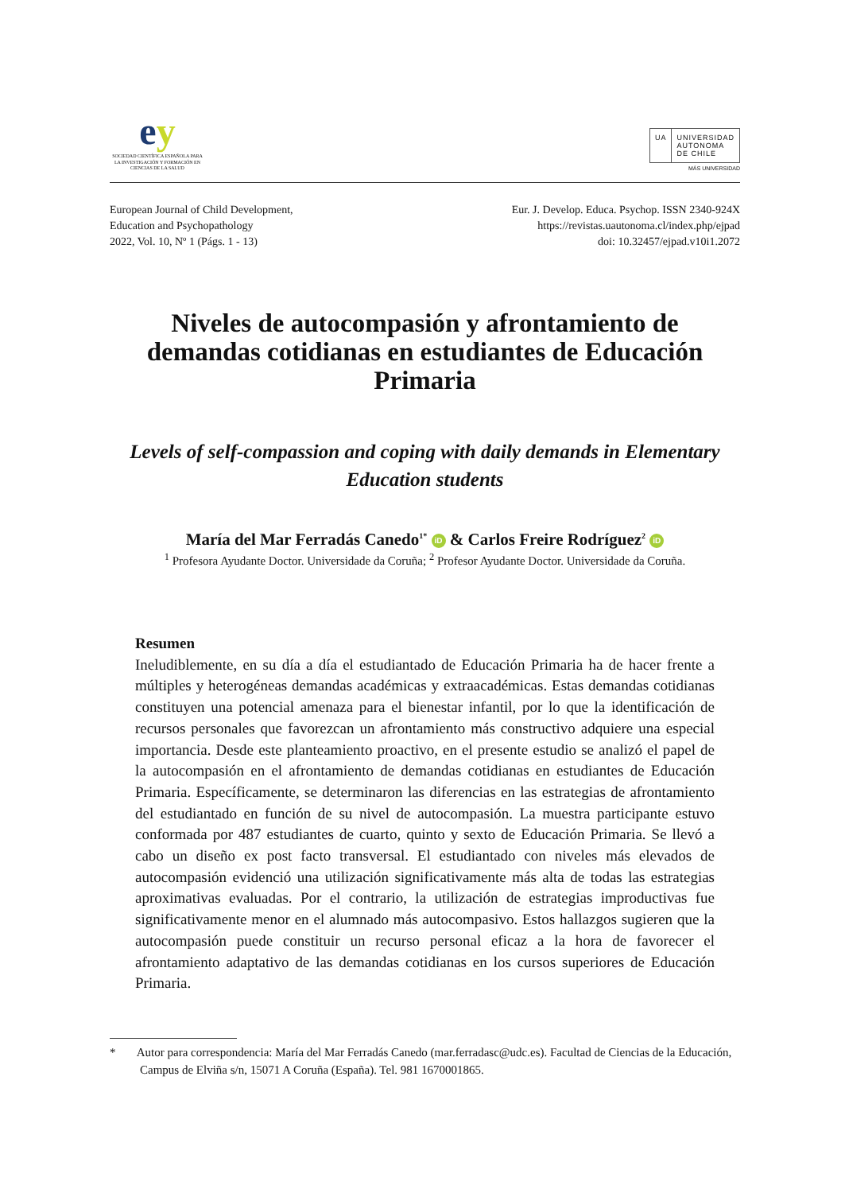ey
SOCIEDAD CIENTÍFICA ESPAÑOLA PARA LA INVESTIGACIÓN Y FORMACIÓN EN CIENCIAS DE LA SALUD
UA UNIVERSIDAD
AUTONOMA
DE CHILE
MÁS UNIVERSIDAD
European Journal of Child Development,
Education and Psychopathology
2022, Vol. 10, Nº 1 (Págs. 1 - 13)
Eur. J. Develop. Educa. Psychop. ISSN 2340-924X
https://revistas.uautonoma.cl/index.php/ejpad
doi: 10.32457/ejpad.v10i1.2072
Niveles de autocompasión y afrontamiento de demandas cotidianas en estudiantes de Educación Primaria
Levels of self-compassion and coping with daily demands in Elementary Education students
María del Mar Ferradás Canedo<sup>1*</sup> iD & Carlos Freire Rodríguez<sup>2</sup> iD
<sup>1</sup> Profesora Ayudante Doctor. Universidade da Coruña; <sup>2</sup> Profesor Ayudante Doctor. Universidade da Coruña.
Resumen
Ineludiblemente, en su día a día el estudiantado de Educación Primaria ha de hacer frente a múltiples y heterogéneas demandas académicas y extraacadémicas. Estas demandas cotidianas constituyen una potencial amenaza para el bienestar infantil, por lo que la identificación de recursos personales que favorezcan un afrontamiento más constructivo adquiere una especial importancia. Desde este planteamiento proactivo, en el presente estudio se analizó el papel de la autocompasión en el afrontamiento de demandas cotidianas en estudiantes de Educación Primaria. Específicamente, se determinaron las diferencias en las estrategias de afrontamiento del estudiantado en función de su nivel de autocompasión. La muestra participante estuvo conformada por 487 estudiantes de cuarto, quinto y sexto de Educación Primaria. Se llevó a cabo un diseño ex post facto transversal. El estudiantado con niveles más elevados de autocompasión evidenció una utilización significativamente más alta de todas las estrategias aproximativas evaluadas. Por el contrario, la utilización de estrategias improductivas fue significativamente menor en el alumnado más autocompasivo. Estos hallazgos sugieren que la autocompasión puede constituir un recurso personal eficaz a la hora de favorecer el afrontamiento adaptativo de las demandas cotidianas en los cursos superiores de Educación Primaria.
* Autor para correspondencia: María del Mar Ferradás Canedo (mar.ferradasc@udc.es). Facultad de Ciencias de la Educación, Campus de Elviña s/n, 15071 A Coruña (España). Tel. 981 1670001865.